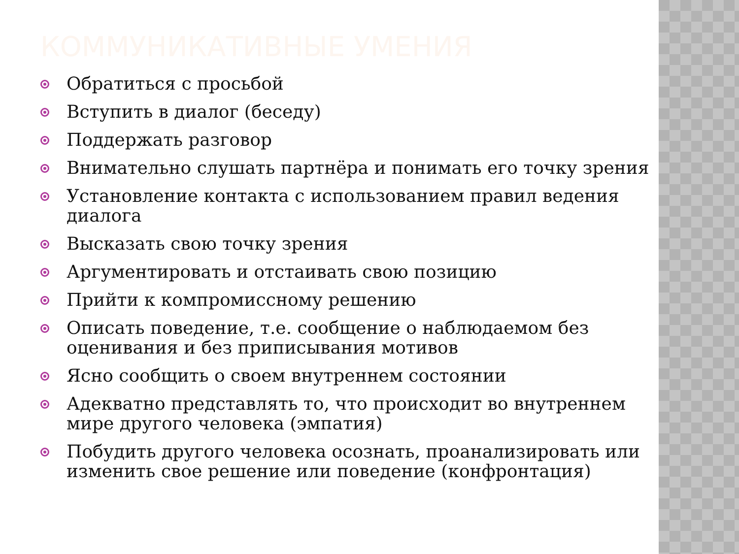КОММУНИКАТИВНЫЕ УМЕНИЯ
Обратиться с просьбой
Вступить в диалог (беседу)
Поддержать разговор
Внимательно слушать партнёра и понимать его точку зрения
Установление контакта с использованием правил ведения диалога
Высказать свою точку зрения
Аргументировать и отстаивать свою позицию
Прийти к компромиссному решению
Описать поведение, т.е. сообщение о наблюдаемом без оценивания и без приписывания мотивов
Ясно сообщить о своем внутреннем состоянии
Адекватно представлять то, что происходит во внутреннем мире другого человека (эмпатия)
Побудить другого человека осознать, проанализировать или изменить свое решение или поведение (конфронтация)